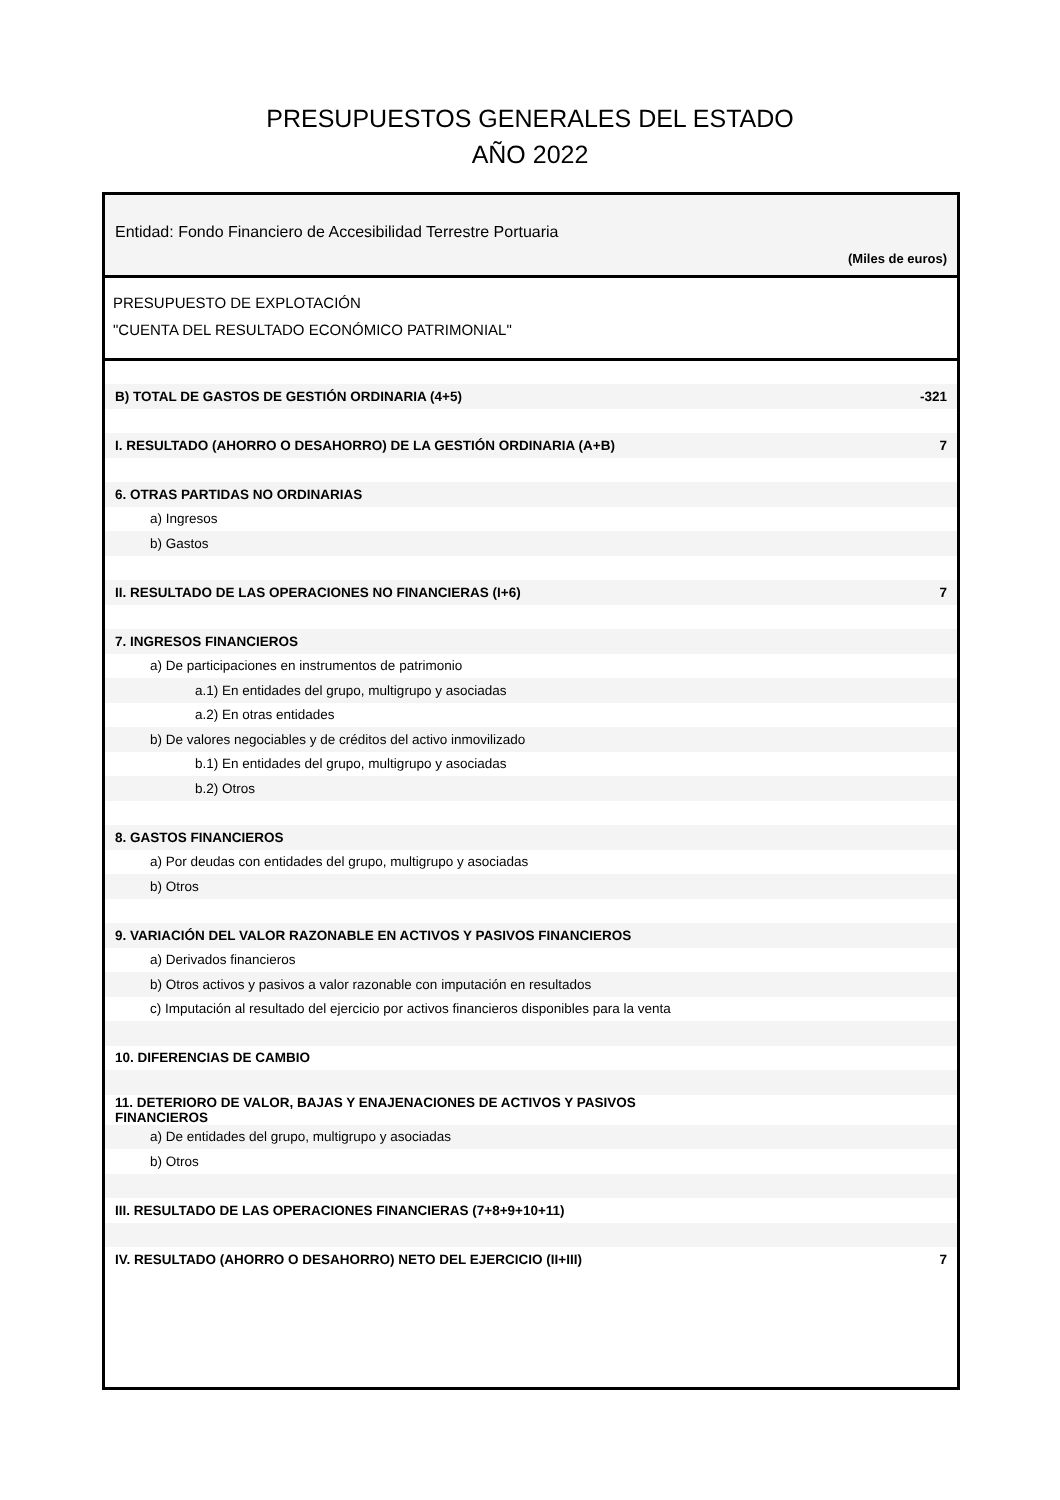PRESUPUESTOS GENERALES DEL ESTADO
AÑO 2022
Entidad: Fondo Financiero de Accesibilidad Terrestre Portuaria
(Miles de euros)
PRESUPUESTO DE EXPLOTACIÓN
"CUENTA DEL RESULTADO ECONÓMICO PATRIMONIAL"
| B) TOTAL DE GASTOS DE GESTIÓN ORDINARIA (4+5) | -321 |
| I. RESULTADO (AHORRO O DESAHORRO) DE LA GESTIÓN ORDINARIA (A+B) | 7 |
| 6. OTRAS PARTIDAS NO ORDINARIAS | |
| a) Ingresos | |
| b) Gastos | |
| II. RESULTADO DE LAS OPERACIONES NO FINANCIERAS (I+6) | 7 |
| 7. INGRESOS FINANCIEROS | |
| a) De participaciones en instrumentos de patrimonio | |
| a.1) En entidades del grupo, multigrupo y asociadas | |
| a.2) En otras entidades | |
| b) De valores negociables y de créditos del activo inmovilizado | |
| b.1) En entidades del grupo, multigrupo y asociadas | |
| b.2) Otros | |
| 8. GASTOS FINANCIEROS | |
| a) Por deudas con entidades del grupo, multigrupo y asociadas | |
| b) Otros | |
| 9. VARIACIÓN DEL VALOR RAZONABLE EN ACTIVOS Y PASIVOS FINANCIEROS | |
| a) Derivados financieros | |
| b) Otros activos y pasivos a valor razonable con imputación en resultados | |
| c) Imputación al resultado del ejercicio por activos financieros disponibles para la venta | |
| 10. DIFERENCIAS DE CAMBIO | |
| 11. DETERIORO DE VALOR, BAJAS Y ENAJENACIONES DE ACTIVOS Y PASIVOS FINANCIEROS | |
| a) De entidades del grupo, multigrupo y asociadas | |
| b) Otros | |
| III. RESULTADO DE LAS OPERACIONES FINANCIERAS (7+8+9+10+11) | |
| IV. RESULTADO (AHORRO O DESAHORRO) NETO DEL EJERCICIO (II+III) | 7 |